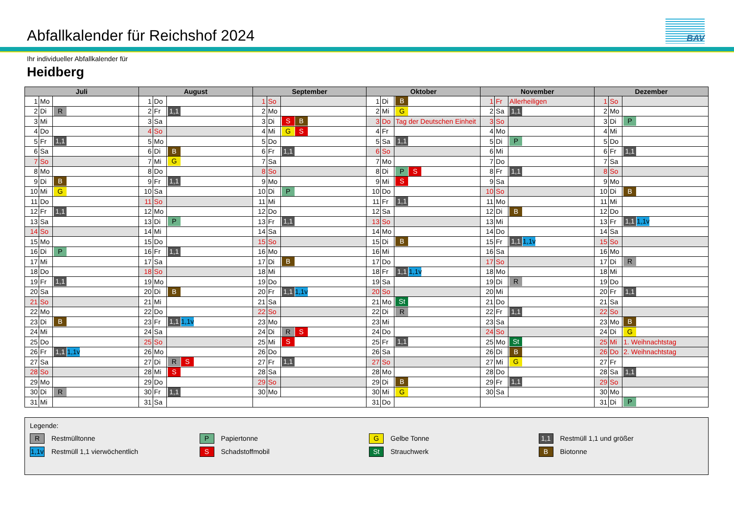Abfallkalender für Reichshof 2024
BAV
Ihr individueller Abfallkalender für
Heidberg
| Juli | | | August | | | September | | | Oktober | | | November | | | Dezember | | |
| --- | --- | --- | --- | --- | --- | --- | --- | --- | --- | --- | --- | --- | --- | --- | --- | --- | --- |
| 1 | Mo | | 1 | Do | | 1 | So | | 1 | Di | B | 1 | Fr | Allerheiligen | 1 | So | |
| 2 | Di | R | 2 | Fr | 1,1 | 2 | Mo | | 2 | Mi | G | 2 | Sa | 1,1 | 2 | Mo | |
| 3 | Mi | | 3 | Sa | | 3 | Di | S B | 3 | Do | Tag der Deutschen Einheit | 3 | So | | 3 | Di | P |
| 4 | Do | | 4 | So | | 4 | Mi | G S | 4 | Fr | | 4 | Mo | | 4 | Mi | |
| 5 | Fr | 1,1 | 5 | Mo | | 5 | Do | | 5 | Sa | 1,1 | 5 | Di | P | 5 | Do | |
| 6 | Sa | | 6 | Di | B | 6 | Fr | 1,1 | 6 | So | | 6 | Mi | | 6 | Fr | 1,1 |
| 7 | So | | 7 | Mi | G | 7 | Sa | | 7 | Mo | | 7 | Do | | 7 | Sa | |
| 8 | Mo | | 8 | Do | | 8 | So | | 8 | Di | P S | 8 | Fr | 1,1 | 8 | So | |
| 9 | Di | B | 9 | Fr | 1,1 | 9 | Mo | | 9 | Mi | S | 9 | Sa | | 9 | Mo | |
| 10 | Mi | G | 10 | Sa | | 10 | Di | P | 10 | Do | | 10 | So | | 10 | Di | B |
| 11 | Do | | 11 | So | | 11 | Mi | | 11 | Fr | 1,1 | 11 | Mo | | 11 | Mi | |
| 12 | Fr | 1,1 | 12 | Mo | | 12 | Do | | 12 | Sa | | 12 | Di | B | 12 | Do | |
| 13 | Sa | | 13 | Di | P | 13 | Fr | 1,1 | 13 | So | | 13 | Mi | | 13 | Fr | 1,1 1,1v |
| 14 | So | | 14 | Mi | | 14 | Sa | | 14 | Mo | | 14 | Do | | 14 | Sa | |
| 15 | Mo | | 15 | Do | | 15 | So | | 15 | Di | B | 15 | Fr | 1,1 1,1v | 15 | So | |
| 16 | Di | P | 16 | Fr | 1,1 | 16 | Mo | | 16 | Mi | | 16 | Sa | | 16 | Mo | |
| 17 | Mi | | 17 | Sa | | 17 | Di | B | 17 | Do | | 17 | So | | 17 | Di | R |
| 18 | Do | | 18 | So | | 18 | Mi | | 18 | Fr | 1,1 1,1v | 18 | Mo | | 18 | Mi | |
| 19 | Fr | 1,1 | 19 | Mo | | 19 | Do | | 19 | Sa | | 19 | Di | R | 19 | Do | |
| 20 | Sa | | 20 | Di | B | 20 | Fr | 1,1 1,1v | 20 | So | | 20 | Mi | | 20 | Fr | 1,1 |
| 21 | So | | 21 | Mi | | 21 | Sa | | 21 | Mo | St | 21 | Do | | 21 | Sa | |
| 22 | Mo | | 22 | Do | | 22 | So | | 22 | Di | R | 22 | Fr | 1,1 | 22 | So | |
| 23 | Di | B | 23 | Fr | 1,1 1,1v | 23 | Mo | | 23 | Mi | | 23 | Sa | | 23 | Mo | B |
| 24 | Mi | | 24 | Sa | | 24 | Di | R S | 24 | Do | | 24 | So | | 24 | Di | G |
| 25 | Do | | 25 | So | | 25 | Mi | S | 25 | Fr | 1,1 | 25 | Mo | St | 25 | Mi | 1. Weihnachtstag |
| 26 | Fr | 1,1 1,1v | 26 | Mo | | 26 | Do | | 26 | Sa | | 26 | Di | B | 26 | Do | 2. Weihnachtstag |
| 27 | Sa | | 27 | Di | R S | 27 | Fr | 1,1 | 27 | So | | 27 | Mi | G | 27 | Fr | |
| 28 | So | | 28 | Mi | S | 28 | Sa | | 28 | Mo | | 28 | Do | | 28 | Sa | 1,1 |
| 29 | Mo | | 29 | Do | | 29 | So | | 29 | Di | B | 29 | Fr | 1,1 | 29 | So | |
| 30 | Di | R | 30 | Fr | 1,1 | 30 | Mo | | 30 | Mi | G | 30 | Sa | | 30 | Mo | |
| 31 | Mi | | 31 | Sa | | | | | 31 | Do | | | | | 31 | Di | P |
Legende:
R Restmülltonne
P Papiertonne
G Gelbe Tonne
1,1 Restmüll 1,1 und größer
1,1v Restmüll 1,1 vierwöchentlich
S Schadstoffmobil
St Strauchwerk
B Biotonne